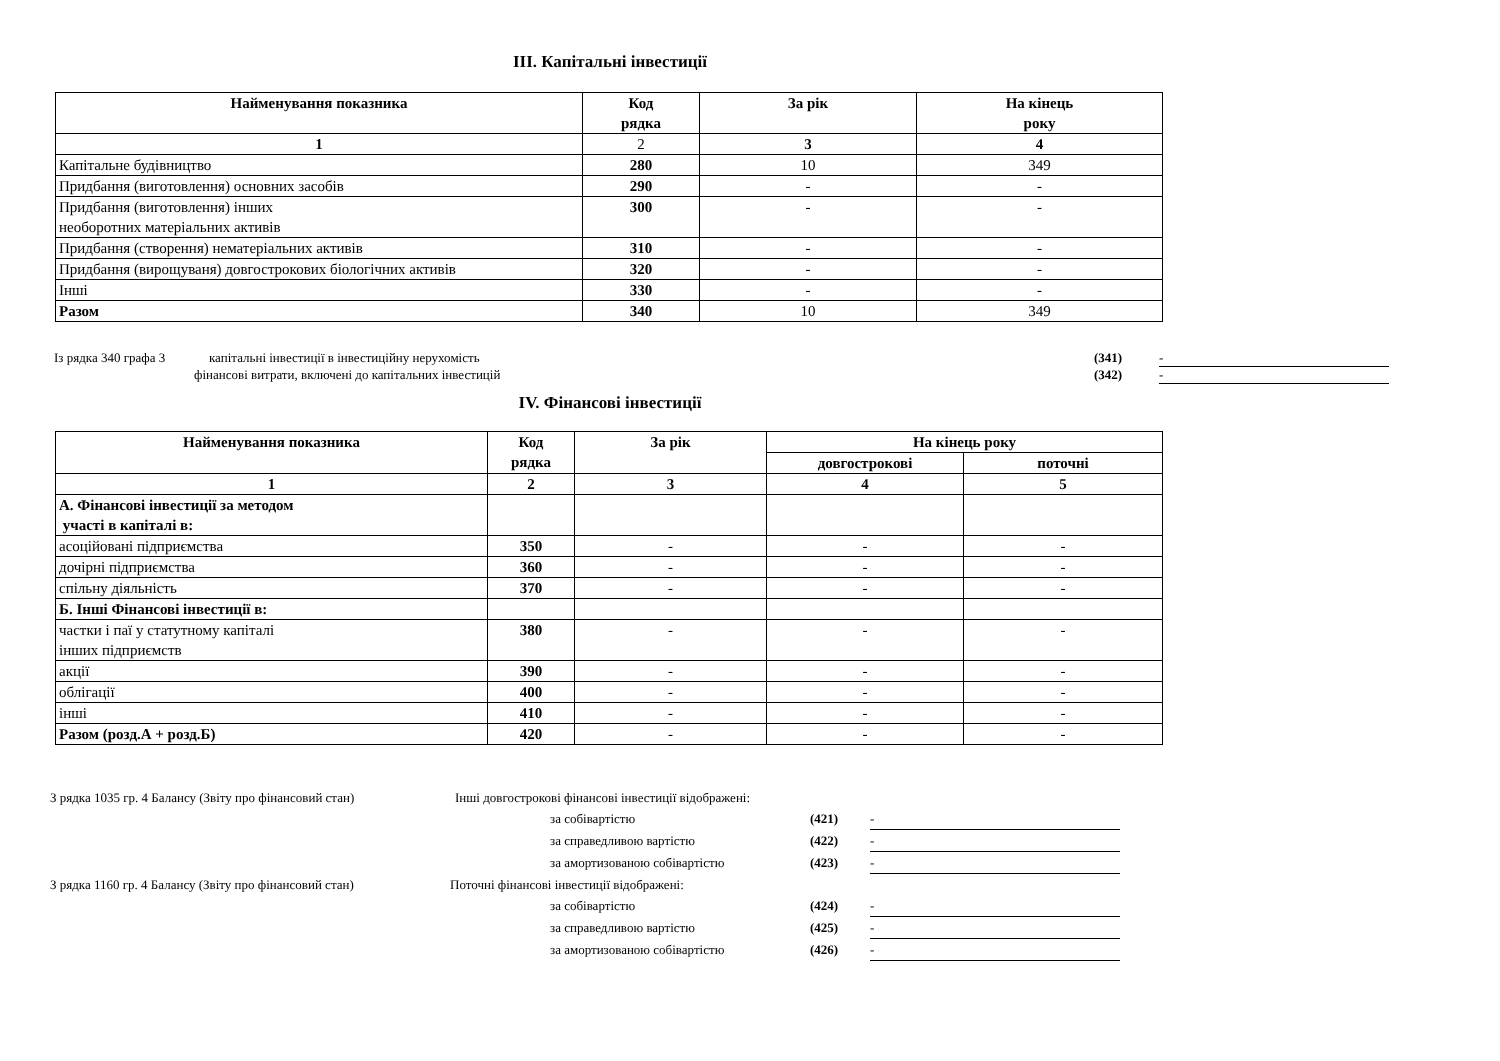ІІІ. Капітальні інвестиції
| Найменування показника | Код рядка | За рік | На кінець року |
| --- | --- | --- | --- |
| 1 | 2 | 3 | 4 |
| Капітальне будівництво | 280 | 10 | 349 |
| Придбання (виготовлення) основних засобів | 290 | - | - |
| Придбання (виготовлення) інших необоротних матеріальних активів | 300 | - | - |
| Придбання (створення) нематеріальних активів | 310 | - | - |
| Придбання (вирощуваня) довгострокових біологічних активів | 320 | - | - |
| Інші | 330 | - | - |
| Разом | 340 | 10 | 349 |
Із рядка 340 графа 3 капітальні інвестиції в інвестиційну нерухомість (341) -
фінансові витрати, включені до капітальних інвестицій (342) -
IV. Фінансові інвестиції
| Найменування показника | Код рядка | За рік | На кінець року | |
| --- | --- | --- | --- | --- |
| | | | довгострокові | поточні |
| 1 | 2 | 3 | 4 | 5 |
| А. Фінансові інвестиції за методом участі в капіталі в: | | | | |
| асоційовані підприємства | 350 | - | - | - |
| дочірні підприємства | 360 | - | - | - |
| спільну діяльність | 370 | - | - | - |
| Б. Інші Фінансові інвестиції в: | | | | |
| частки і паї у статутному капіталі інших підприємств | 380 | - | - | - |
| акції | 390 | - | - | - |
| облігації | 400 | - | - | - |
| інші | 410 | - | - | - |
| Разом (розд.А + розд.Б) | 420 | - | - | - |
З рядка 1035 гр. 4 Балансу (Звіту про фінансовий стан) Інші довгострокові фінансові інвестиції відображені:
за собівартістю (421) -
за справедливою вартістю (422) -
за амортизованою собівартістю (423) -
З рядка 1160 гр. 4 Балансу (Звіту про фінансовий стан) Поточні фінансові інвестиції відображені:
за собівартістю (424) -
за справедливою вартістю (425) -
за амортизованою собівартістю (426) -